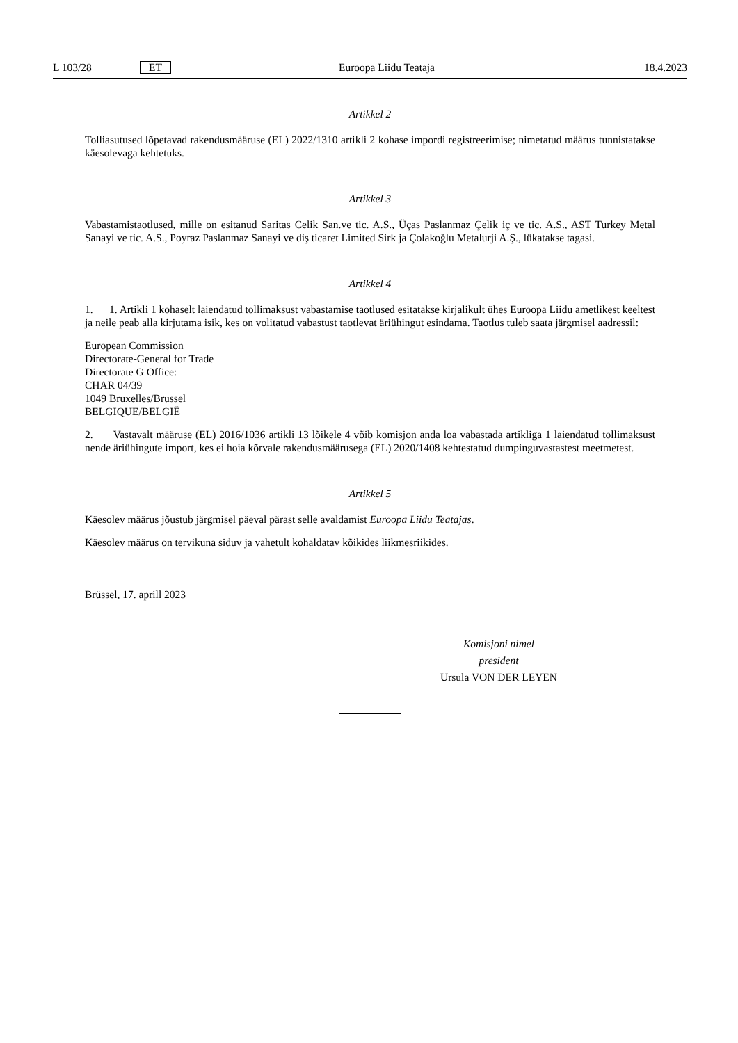L 103/28 ET Euroopa Liidu Teataja 18.4.2023
Artikkel 2
Tolliasutused lõpetavad rakendusmääruse (EL) 2022/1310 artikli 2 kohase impordi registreerimise; nimetatud määrus tunnistatakse käesolevaga kehtetuks.
Artikkel 3
Vabastamistaotlused, mille on esitanud Saritas Celik San.ve tic. A.S., Üças Paslanmaz Çelik iç ve tic. A.S., AST Turkey Metal Sanayi ve tic. A.S., Poyraz Paslanmaz Sanayi ve diş ticaret Limited Sirk ja Çolakoğlu Metalurji A.Ş., lükatakse tagasi.
Artikkel 4
1. 1. Artikli 1 kohaselt laiendatud tollimaksust vabastamise taotlused esitatakse kirjalikult ühes Euroopa Liidu ametlikest keeltest ja neile peab alla kirjutama isik, kes on volitatud vabastust taotlevat äriühingut esindama. Taotlus tuleb saata järgmisel aadressil:
European Commission
Directorate-General for Trade
Directorate G Office:
CHAR 04/39
1049 Bruxelles/Brussel
BELGIQUE/BELGIË
2. Vastavalt määruse (EL) 2016/1036 artikli 13 lõikele 4 võib komisjon anda loa vabastada artikliga 1 laiendatud tollimaksust nende äriühingute import, kes ei hoia kõrvale rakendusmäärusega (EL) 2020/1408 kehtestatud dumpinguvastastest meetmetest.
Artikkel 5
Käesolev määrus jõustub järgmisel päeval pärast selle avaldamist Euroopa Liidu Teatajas.
Käesolev määrus on tervikuna siduv ja vahetult kohaldatav kõikides liikmesriikides.
Brüssel, 17. aprill 2023
Komisjoni nimel
president
Ursula VON DER LEYEN